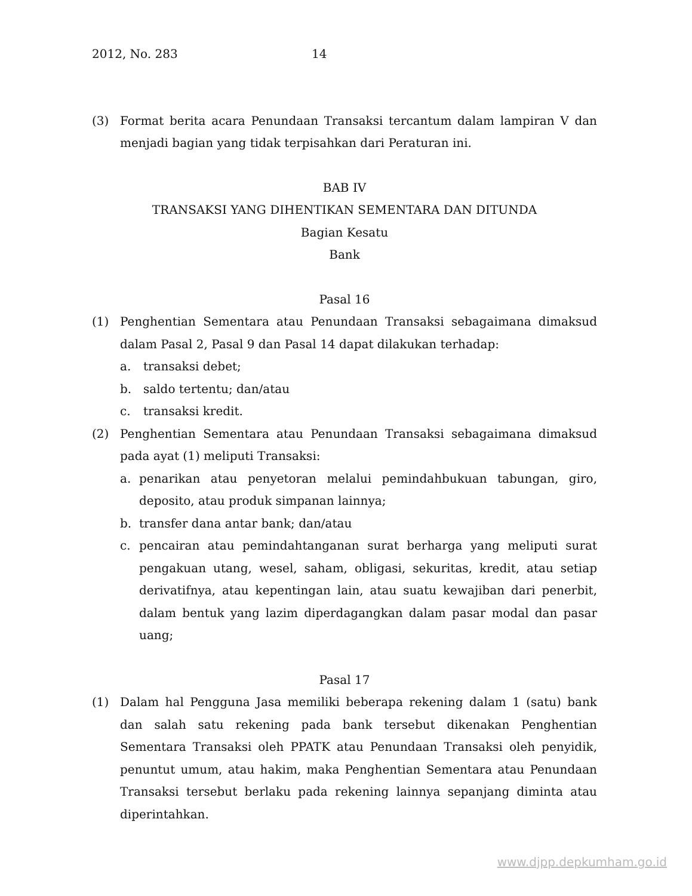2012, No. 283 14
(3) Format berita acara Penundaan Transaksi tercantum dalam lampiran V dan menjadi bagian yang tidak terpisahkan dari Peraturan ini.
BAB IV
TRANSAKSI YANG DIHENTIKAN SEMENTARA DAN DITUNDA
Bagian Kesatu
Bank
Pasal 16
(1) Penghentian Sementara atau Penundaan Transaksi sebagaimana dimaksud dalam Pasal 2, Pasal 9 dan Pasal 14 dapat dilakukan terhadap:
a. transaksi debet;
b. saldo tertentu; dan/atau
c. transaksi kredit.
(2) Penghentian Sementara atau Penundaan Transaksi sebagaimana dimaksud pada ayat (1) meliputi Transaksi:
a. penarikan atau penyetoran melalui pemindahbukuan tabungan, giro, deposito, atau produk simpanan lainnya;
b. transfer dana antar bank; dan/atau
c. pencairan atau pemindahtanganan surat berharga yang meliputi surat pengakuan utang, wesel, saham, obligasi, sekuritas, kredit, atau setiap derivatifnya, atau kepentingan lain, atau suatu kewajiban dari penerbit, dalam bentuk yang lazim diperdagangkan dalam pasar modal dan pasar uang;
Pasal 17
(1) Dalam hal Pengguna Jasa memiliki beberapa rekening dalam 1 (satu) bank dan salah satu rekening pada bank tersebut dikenakan Penghentian Sementara Transaksi oleh PPATK atau Penundaan Transaksi oleh penyidik, penuntut umum, atau hakim, maka Penghentian Sementara atau Penundaan Transaksi tersebut berlaku pada rekening lainnya sepanjang diminta atau diperintahkan.
www.djpp.depkumham.go.id